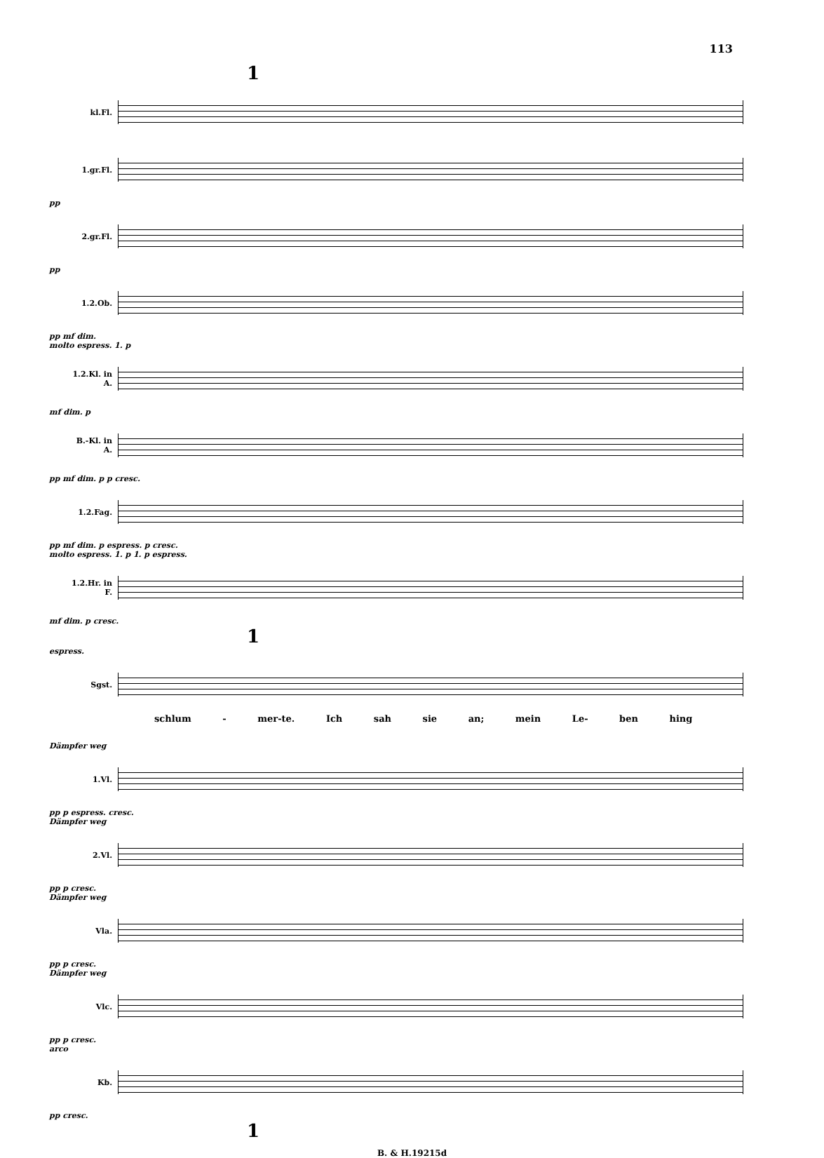113
1
kl.Fl.
1.gr.Fl.
pp
2.gr.Fl.
pp
1.2.Ob.
pp mf dim.
molto espress. 1. p
1.2.Kl. in A.
mf dim. p
B.-Kl. in A.
pp mf dim. p p cresc.
1.2.Fag.
pp mf dim. p espress. p cresc.
molto espress. 1. p 1. p espress.
1.2.Hr. in F.
mf dim. p cresc.
1
espress.
Sgst.
schlum - mer-te. Ich sah sie an; mein Le- ben hing
Dämpfer weg
1.Vl.
pp p espress. cresc.
Dämpfer weg
2.Vl.
pp p cresc.
Dämpfer weg
Vla.
pp p cresc.
Dämpfer weg
Vlc.
pp p cresc.
arco
Kb.
pp cresc.
1
B. & H.19215d